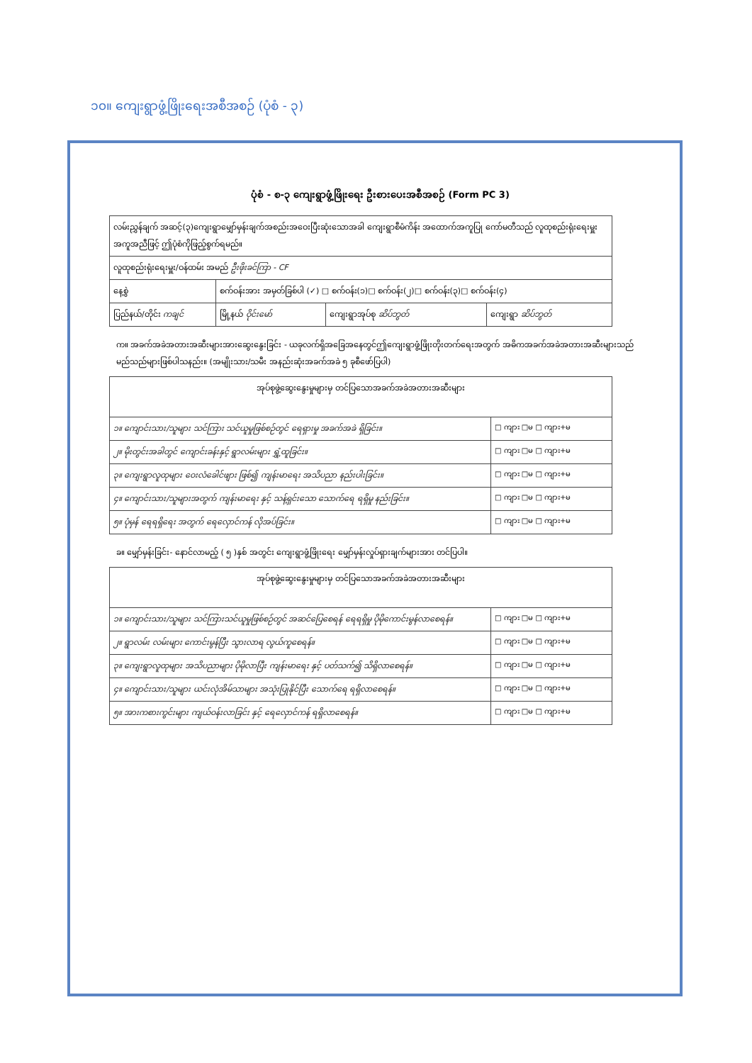၁၀။ ကျေးရွာဖွံ့ဖြိုးရေးအစီအစဉ် (ပုံစံ - ၃)
ပုံစံ - စ-၃ ကျေးရွာဖွံ့ဖြိုးရေး ဦးစားပေးအစီအစဉ် (Form PC 3)
| လမ်းညွှန်ချက် အဆင့်(၃)ကျေးရွာမျှော်မှန်းချက်အစည်းအဝေးပြီးဆုံးသောအခါ ကျေးရွာစီမံကိန်း အထောက်အကူပြု ကော်မတီသည် လူထုစည်းရုံးရေးမှူးအကူအညီဖြင့် ဤပုံစံကိုဖြည့်စွက်ရမည်။ | | | |
| လူထုစည်းရုံးရေးမှူး/ဝန်ထမ်း အမည် ဦးဖိုးခင်ကြာ - CF | | | |
| နေ့စွဲ | စက်ဝန်းအား အမှတ်ခြစ်ပါ (✓) □ စက်ဝန်း(၁)□ စက်ဝန်း(၂)□ စက်ဝန်း(၃)□ စက်ဝန်း(၄) | | |
| ပြည်နယ်/တိုင်း ကချင် | မြို့နယ် ဝိုင်းမော် | ကျေးရွာအုပ်စု ဆိပ်ဘွတ် | ကျေးရွာ ဆိပ်ဘွတ် |
က။ အခက်အခဲအတားအဆီးများအားဆွေးနွေးခြင်း - ယခုလက်ရှိအခြေအနေတွင်ဤကျေးရွာဖွံ့ဖြိုးတိုးတက်ရေးအတွက် အဓိကအခက်အခဲအတားအဆီးများသည် မည်သည်များဖြစ်ပါသနည်း။ (အမျိုးသား/သမီး အနည်းဆုံးအခက်အခဲ ၅ ခုစီဖော်ပြပါ)
| အုပ်စုဖွဲ့ဆွေးနွေးမှုများမှ တင်ပြသောအခက်အခဲအတားအဆီးများ | |
| --- | --- |
| ၁။ ကျောင်းသား/သူများ သင်ကြား သင်ယူမှုဖြစ်စဉ်တွင် ရေရှားမှု အခက်အခဲ ရှိခြင်း။ | □ ကျား □မ □ ကျား+မ |
| ၂။ မိုးတွင်းအခါတွင် ကျောင်းခန်းနှင့် ရွာလမ်းများ ရွှံ့ထူခြင်း။ | □ ကျား □မ □ ကျား+မ |
| ၃။ ကျေးရွာလူထုများ ဝေးလံခေါင်ဖျား ဖြစ်၍ ကျန်းမာရေး အသိပညာ နည်းပါးခြင်း။ | □ ကျား □မ □ ကျား+မ |
| ၄။ ကျောင်းသား/သူများအတွက် ကျန်းမာရေး နှင့် သန့်ရှင်းသော သောက်ရေ ရရှိမှု နည်းခြင်း။ | □ ကျား □မ □ ကျား+မ |
| ၅။ ပုံမှန် ရေရရှိရေး အတွက် ရေလှောင်ကန် လိုအပ်ခြင်း။ | □ ကျား □မ □ ကျား+မ |
ခ။ မျှော်မှန်းခြင်း- နောင်လာမည့် ( ၅ )နှစ် အတွင်း ကျေးရွာဖွံ့ဖြိုးရေး မျှော်မှန်းလှုပ်ရှားချက်များအား တင်ပြပါ။
| အုပ်စုဖွဲ့ဆွေးနွေးမှုများမှ တင်ပြသောအခက်အခဲအတားအဆီးများ | |
| --- | --- |
| ၁။ ကျောင်းသား/သူများ သင်ကြားသင်ယူမှုဖြစ်စဉ်တွင် အဆင်ပြေစေရန် ရေရရှိမှု ပိုမိုကောင်းမွန်လာစေရန်။ | □ ကျား □မ □ ကျား+မ |
| ၂။ ရွာလမ်း လမ်းများ ကောင်းမွန်ပြီး သွားလာရ လွယ်ကူစေရန်။ | □ ကျား □မ □ ကျား+မ |
| ၃။ ကျေးရွာလူထုများ အသိပညာများ ပိုမိုလာပြီး ကျန်းမာရေး နှင့် ပတ်သက်၍ သိရှိလာစေရန်။ | □ ကျား □မ □ ကျား+မ |
| ၄။ ကျောင်းသား/သူများ ယင်းလုံအိမ်သာများ အသုံးပြုနိုင်ပြီး သောက်ရေ ရရှိလာစေရန်။ | □ ကျား □မ □ ကျား+မ |
| ၅။ အားကစားကွင်းများ ကျယ်ဝန်းလာခြင်း နှင့် ရေလှောင်ကန် ရရှိလာစေရန်။ | □ ကျား □မ □ ကျား+မ |